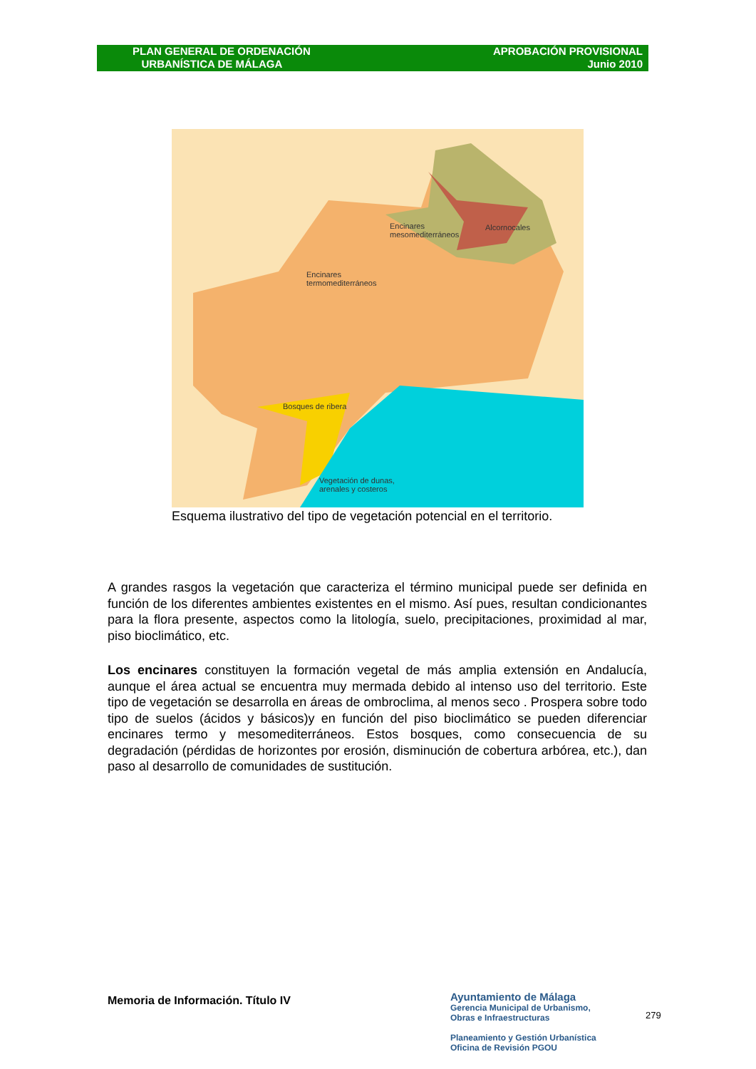PLAN GENERAL DE ORDENACIÓN
URBANÍSTICA DE MÁLAGA
APROBACIÓN PROVISIONAL
Junio 2010
Encinares
mesomediterráneos
Alcornocales
Encinares
termomediterráneos
Bosques de ribera
Vegetación de dunas,
arenales y costeros
Esquema ilustrativo del tipo de vegetación potencial en el territorio.
A grandes rasgos la vegetación que caracteriza el término municipal puede ser definida en función de los diferentes ambientes existentes en el mismo. Así pues, resultan condicionantes para la flora presente, aspectos como la litología, suelo, precipitaciones, proximidad al mar, piso bioclimático, etc.
Los encinares constituyen la formación vegetal de más amplia extensión en Andalucía, aunque el área actual se encuentra muy mermada debido al intenso uso del territorio. Este tipo de vegetación se desarrolla en áreas de ombroclima, al menos seco . Prospera sobre todo tipo de suelos (ácidos y básicos)y en función del piso bioclimático se pueden diferenciar encinares termo y mesomediterráneos. Estos bosques, como consecuencia de su degradación (pérdidas de horizontes por erosión, disminución de cobertura arbórea, etc.), dan paso al desarrollo de comunidades de sustitución.
Memoria de Información. Título IV
Ayuntamiento de Málaga
Gerencia Municipal de Urbanismo,
Obras e Infraestructuras
Planeamiento y Gestión Urbanística
Oficina de Revisión PGOU
279